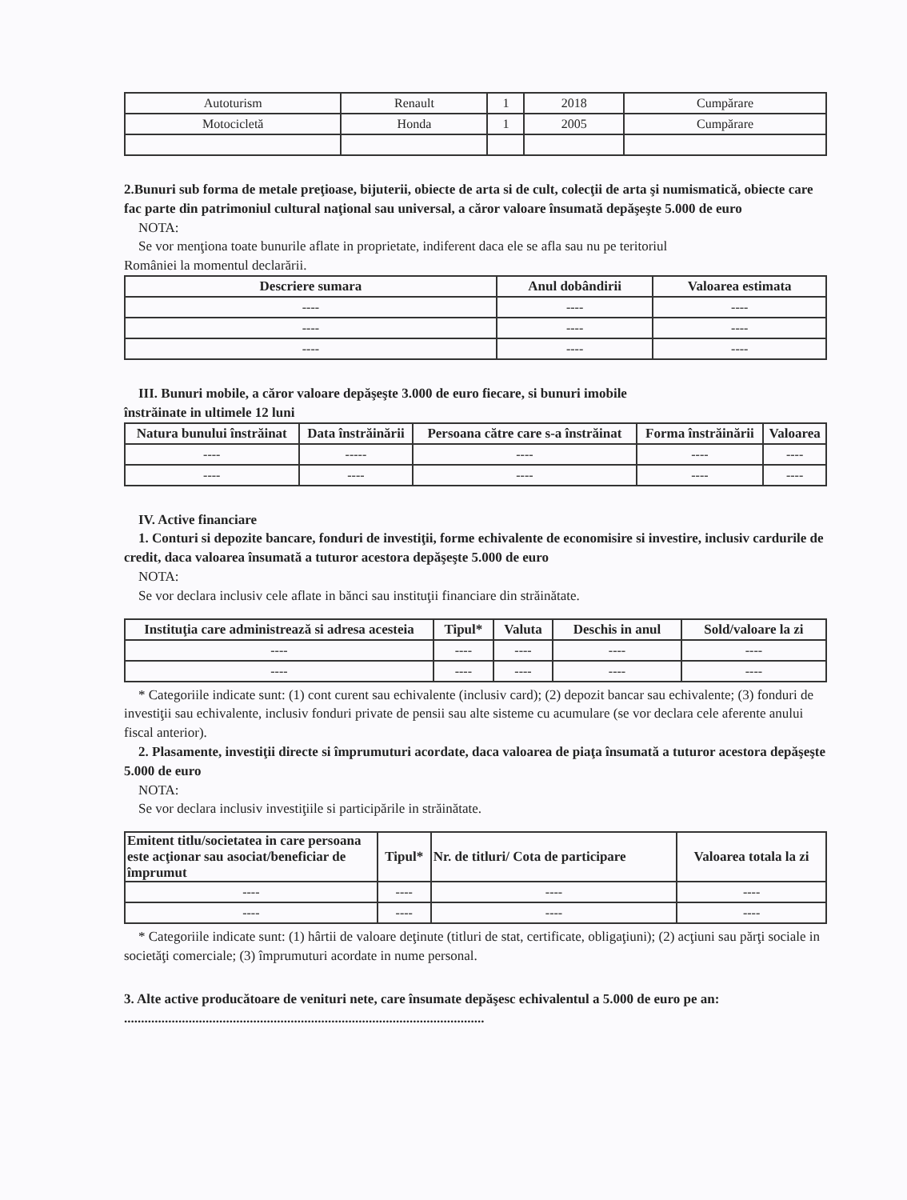| Autoturism | Renault | 1 | 2018 | Cumpărare |
| Motocicletă | Honda | 1 | 2005 | Cumpărare |
2.Bunuri sub forma de metale preţioase, bijuterii, obiecte de arta si de cult, colecţii de arta şi numismatică, obiecte care fac parte din patrimoniul cultural naţional sau universal, a căror valoare însumată depăşeşte 5.000 de euro
NOTA:
Se vor menţiona toate bunurile aflate in proprietate, indiferent daca ele se afla sau nu pe teritoriul
României la momentul declarării.
| Descriere sumara | Anul dobândirii | Valoarea estimata |
| --- | --- | --- |
| ---- | ---- | ---- |
| ---- | ---- | ---- |
| ---- | ---- | ---- |
III. Bunuri mobile, a căror valoare depăşeşte 3.000 de euro fiecare, si bunuri imobile
înstrăinate in ultimele 12 luni
| Natura bunului înstrăinat | Data înstrăinării | Persoana către care s-a înstrăinat | Forma înstrăinării | Valoarea |
| --- | --- | --- | --- | --- |
| ---- | ----- | ---- | ---- | ---- |
| ---- | ---- | ---- | ---- | ---- |
IV. Active financiare
1. Conturi si depozite bancare, fonduri de investiţii, forme echivalente de economisire si investire, inclusiv cardurile de credit, daca valoarea însumată a tuturor acestora depăşeşte 5.000 de euro
NOTA:
Se vor declara inclusiv cele aflate in bănci sau instituţii financiare din străinătate.
| Instituţia care administrează si adresa acesteia | Tipul* | Valuta | Deschis in anul | Sold/valoare la zi |
| --- | --- | --- | --- | --- |
| ---- | ---- | ---- | ---- | ---- |
| ---- | ---- | ---- | ---- | ---- |
* Categoriile indicate sunt: (1) cont curent sau echivalente (inclusiv card); (2) depozit bancar sau echivalente; (3) fonduri de investiţii sau echivalente, inclusiv fonduri private de pensii sau alte sisteme cu acumulare (se vor declara cele aferente anului fiscal anterior).
2. Plasamente, investiţii directe si împrumuturi acordate, daca valoarea de piaţa însumată a tuturor acestora depăşeşte 5.000 de euro
NOTA:
Se vor declara inclusiv investiţiile si participările in străinătate.
| Emitent titlu/societatea in care persoana este acţionar sau asociat/beneficiar de împrumut | Tipul* | Nr. de titluri/ Cota de participare | Valoarea totala la zi |
| --- | --- | --- | --- |
| ---- | ---- | ---- | ---- |
| ---- | ---- | ---- | ---- |
* Categoriile indicate sunt: (1) hârtii de valoare deţinute (titluri de stat, certificate, obligaţiuni); (2) acţiuni sau părţi sociale in societăţi comerciale; (3) împrumuturi acordate in nume personal.
3. Alte active producătoare de venituri nete, care însumate depăşesc echivalentul a 5.000 de euro pe an: ..........................................................................................................